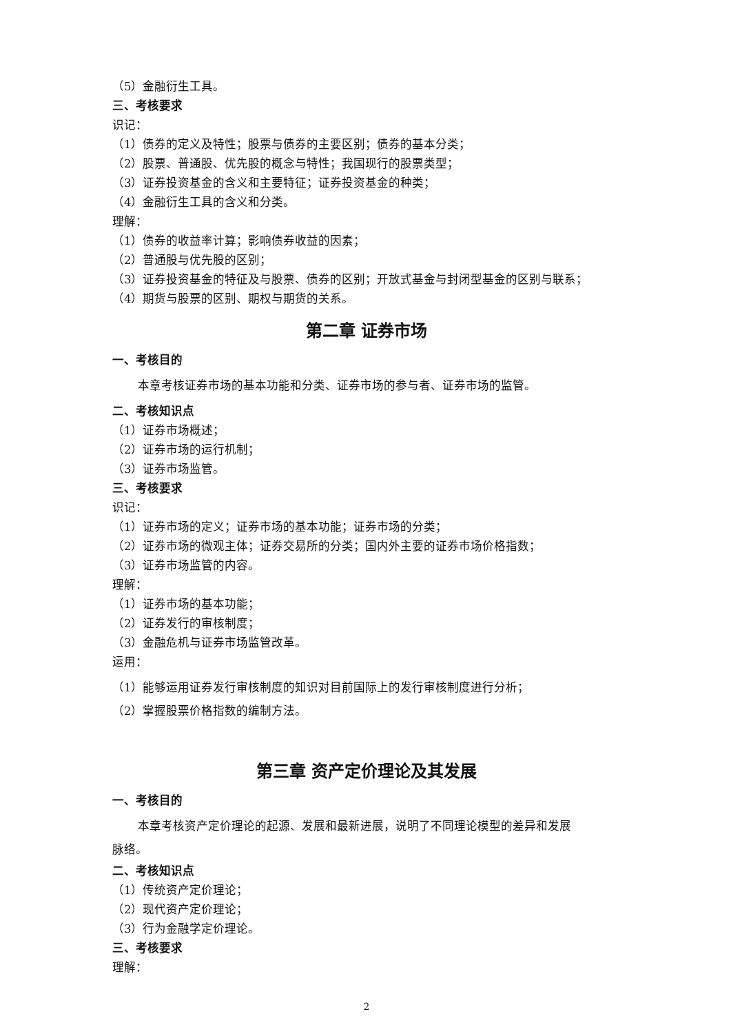（5）金融衍生工具。
三、考核要求
识记：
（1）债券的定义及特性；股票与债券的主要区别；债券的基本分类；
（2）股票、普通股、优先股的概念与特性；我国现行的股票类型；
（3）证券投资基金的含义和主要特征；证券投资基金的种类；
（4）金融衍生工具的含义和分类。
理解：
（1）债券的收益率计算；影响债券收益的因素；
（2）普通股与优先股的区别；
（3）证券投资基金的特征及与股票、债券的区别；开放式基金与封闭型基金的区别与联系；
（4）期货与股票的区别、期权与期货的关系。
第二章 证券市场
一、考核目的
本章考核证券市场的基本功能和分类、证券市场的参与者、证券市场的监管。
二、考核知识点
（1）证券市场概述；
（2）证券市场的运行机制；
（3）证券市场监管。
三、考核要求
识记：
（1）证券市场的定义；证券市场的基本功能；证券市场的分类；
（2）证券市场的微观主体；证券交易所的分类；国内外主要的证券市场价格指数；
（3）证券市场监管的内容。
理解：
（1）证券市场的基本功能；
（2）证券发行的审核制度；
（3）金融危机与证券市场监管改革。
运用：
（1）能够运用证券发行审核制度的知识对目前国际上的发行审核制度进行分析；
（2）掌握股票价格指数的编制方法。
第三章 资产定价理论及其发展
一、考核目的
本章考核资产定价理论的起源、发展和最新进展，说明了不同理论模型的差异和发展
脉络。
二、考核知识点
（1）传统资产定价理论；
（2）现代资产定价理论；
（3）行为金融学定价理论。
三、考核要求
理解：
2